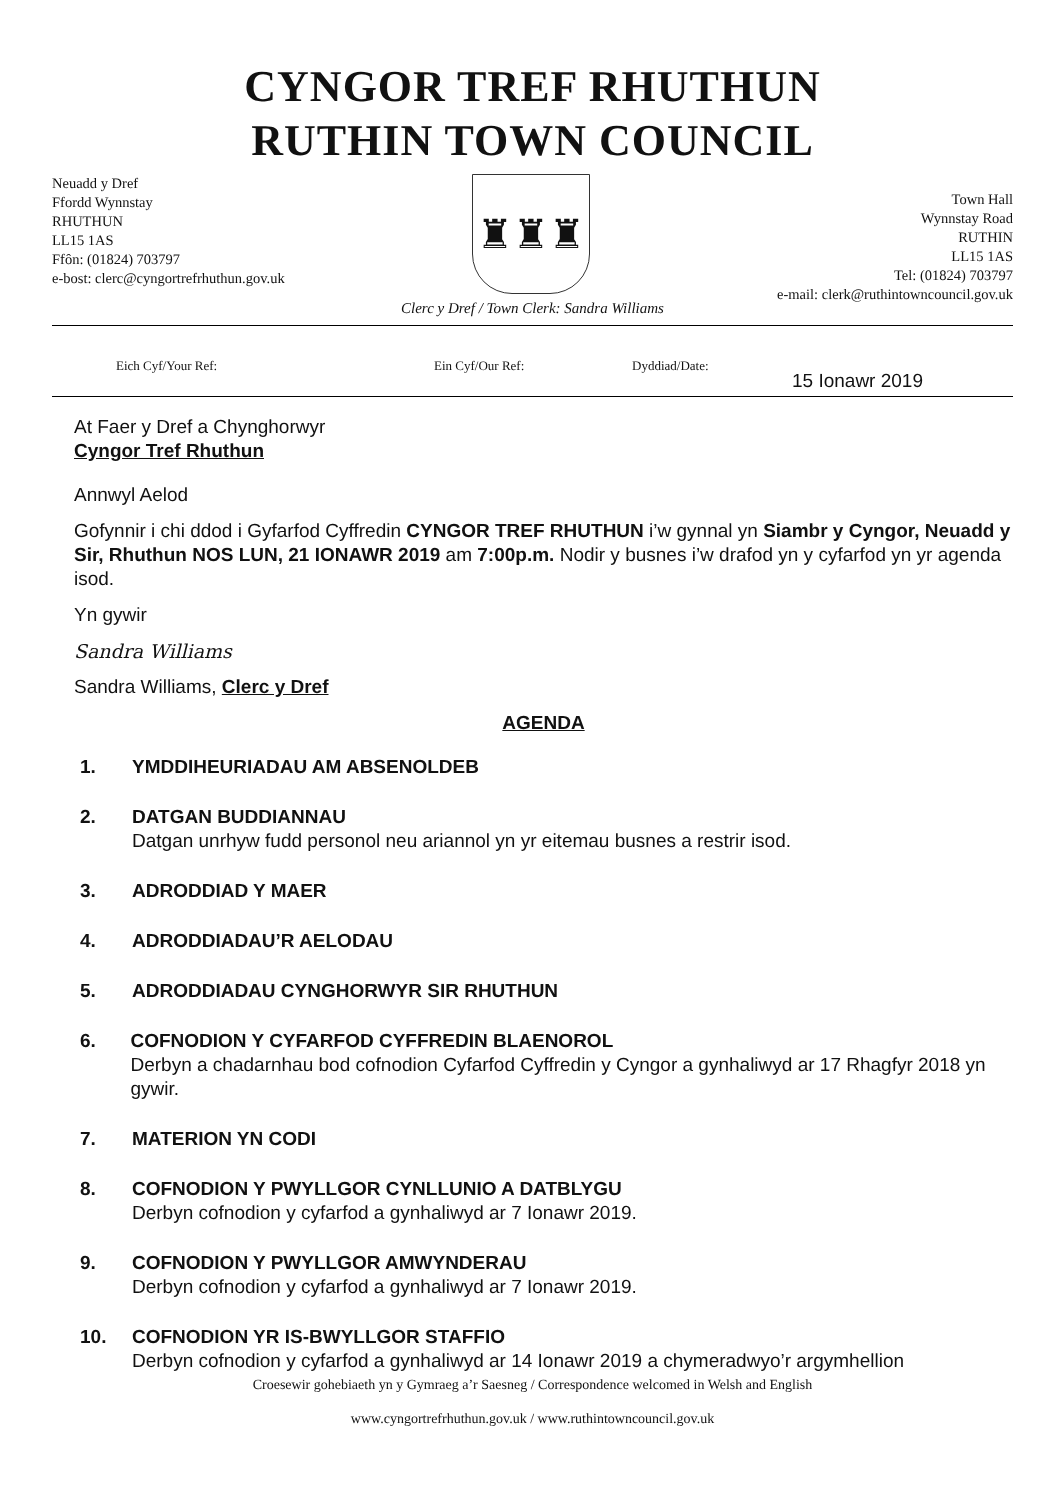CYNGOR TREF RHUTHUN
RUTHIN TOWN COUNCIL
Neuadd y Dref
Ffordd Wynnstay
RHUTHUN
LL15 1AS
Ffôn: (01824) 703797
e-bost: clerc@cyngortrefrhuthun.gov.uk
♜♜♜
Town Hall
Wynnstay Road
RUTHIN
LL15 1AS
Tel: (01824) 703797
e-mail: clerk@ruthintowncouncil.gov.uk
Clerc y Dref / Town Clerk: Sandra Williams
Eich Cyf/Your Ref: Ein Cyf/Our Ref: Dyddiad/Date: 15 Ionawr 2019
At Faer y Dref a Chynghorwyr
Cyngor Tref Rhuthun
Annwyl Aelod
Gofynnir i chi ddod i Gyfarfod Cyffredin CYNGOR TREF RHUTHUN i’w gynnal yn Siambr y Cyngor, Neuadd y Sir, Rhuthun NOS LUN, 21 IONAWR 2019 am 7:00p.m. Nodir y busnes i’w drafod yn y cyfarfod yn yr agenda isod.
Yn gywir
Sandra Williams
Sandra Williams, Clerc y Dref
AGENDA
1. YMDDIHEURIADAU AM ABSENOLDEB
2. DATGAN BUDDIANNAU
Datgan unrhyw fudd personol neu ariannol yn yr eitemau busnes a restrir isod.
3. ADRODDIAD Y MAER
4. ADRODDIADAU’R AELODAU
5. ADRODDIADAU CYNGHORWYR SIR RHUTHUN
6. COFNODION Y CYFARFOD CYFFREDIN BLAENOROL
Derbyn a chadarnhau bod cofnodion Cyfarfod Cyffredin y Cyngor a gynhaliwyd ar 17 Rhagfyr 2018 yn gywir.
7. MATERION YN CODI
8. COFNODION Y PWYLLGOR CYNLLUNIO A DATBLYGU
Derbyn cofnodion y cyfarfod a gynhaliwyd ar 7 Ionawr 2019.
9. COFNODION Y PWYLLGOR AMWYNDERAU
Derbyn cofnodion y cyfarfod a gynhaliwyd ar 7 Ionawr 2019.
10. COFNODION YR IS-BWYLLGOR STAFFIO
Derbyn cofnodion y cyfarfod a gynhaliwyd ar 14 Ionawr 2019 a chymeradwyo’r argymhellion
Croesewir gohebiaeth yn y Gymraeg a’r Saesneg / Correspondence welcomed in Welsh and English
www.cyngortrefrhuthun.gov.uk / www.ruthintowncouncil.gov.uk